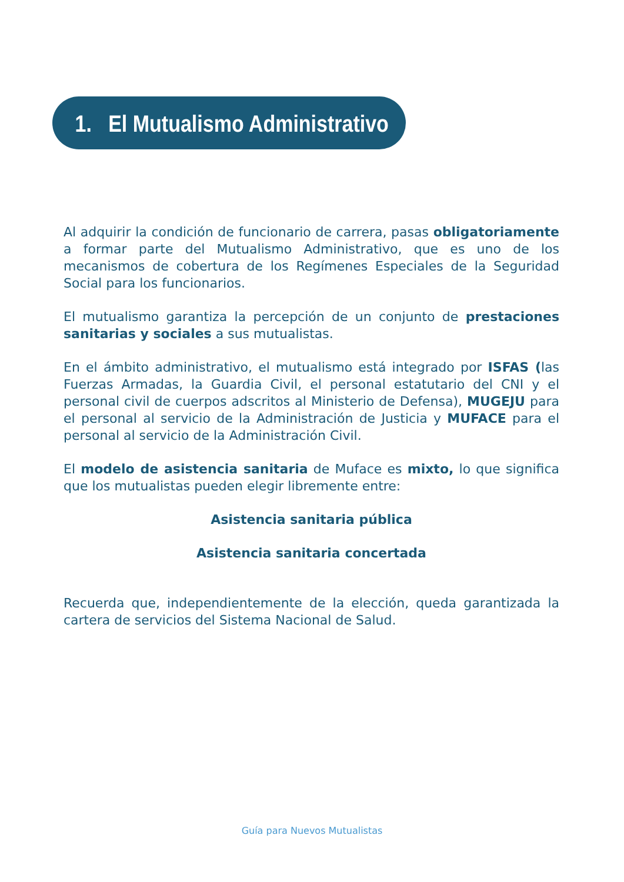1. El Mutualismo Administrativo
Al adquirir la condición de funcionario de carrera, pasas obligatoriamente a formar parte del Mutualismo Administrativo, que es uno de los mecanismos de cobertura de los Regímenes Especiales de la Seguridad Social para los funcionarios.
El mutualismo garantiza la percepción de un conjunto de prestaciones sanitarias y sociales a sus mutualistas.
En el ámbito administrativo, el mutualismo está integrado por ISFAS (las Fuerzas Armadas, la Guardia Civil, el personal estatutario del CNI y el personal civil de cuerpos adscritos al Ministerio de Defensa), MUGEJU para el personal al servicio de la Administración de Justicia y MUFACE para el personal al servicio de la Administración Civil.
El modelo de asistencia sanitaria de Muface es mixto, lo que significa que los mutualistas pueden elegir libremente entre:
Asistencia sanitaria pública
Asistencia sanitaria concertada
Recuerda que, independientemente de la elección, queda garantizada la cartera de servicios del Sistema Nacional de Salud.
Guía para Nuevos Mutualistas